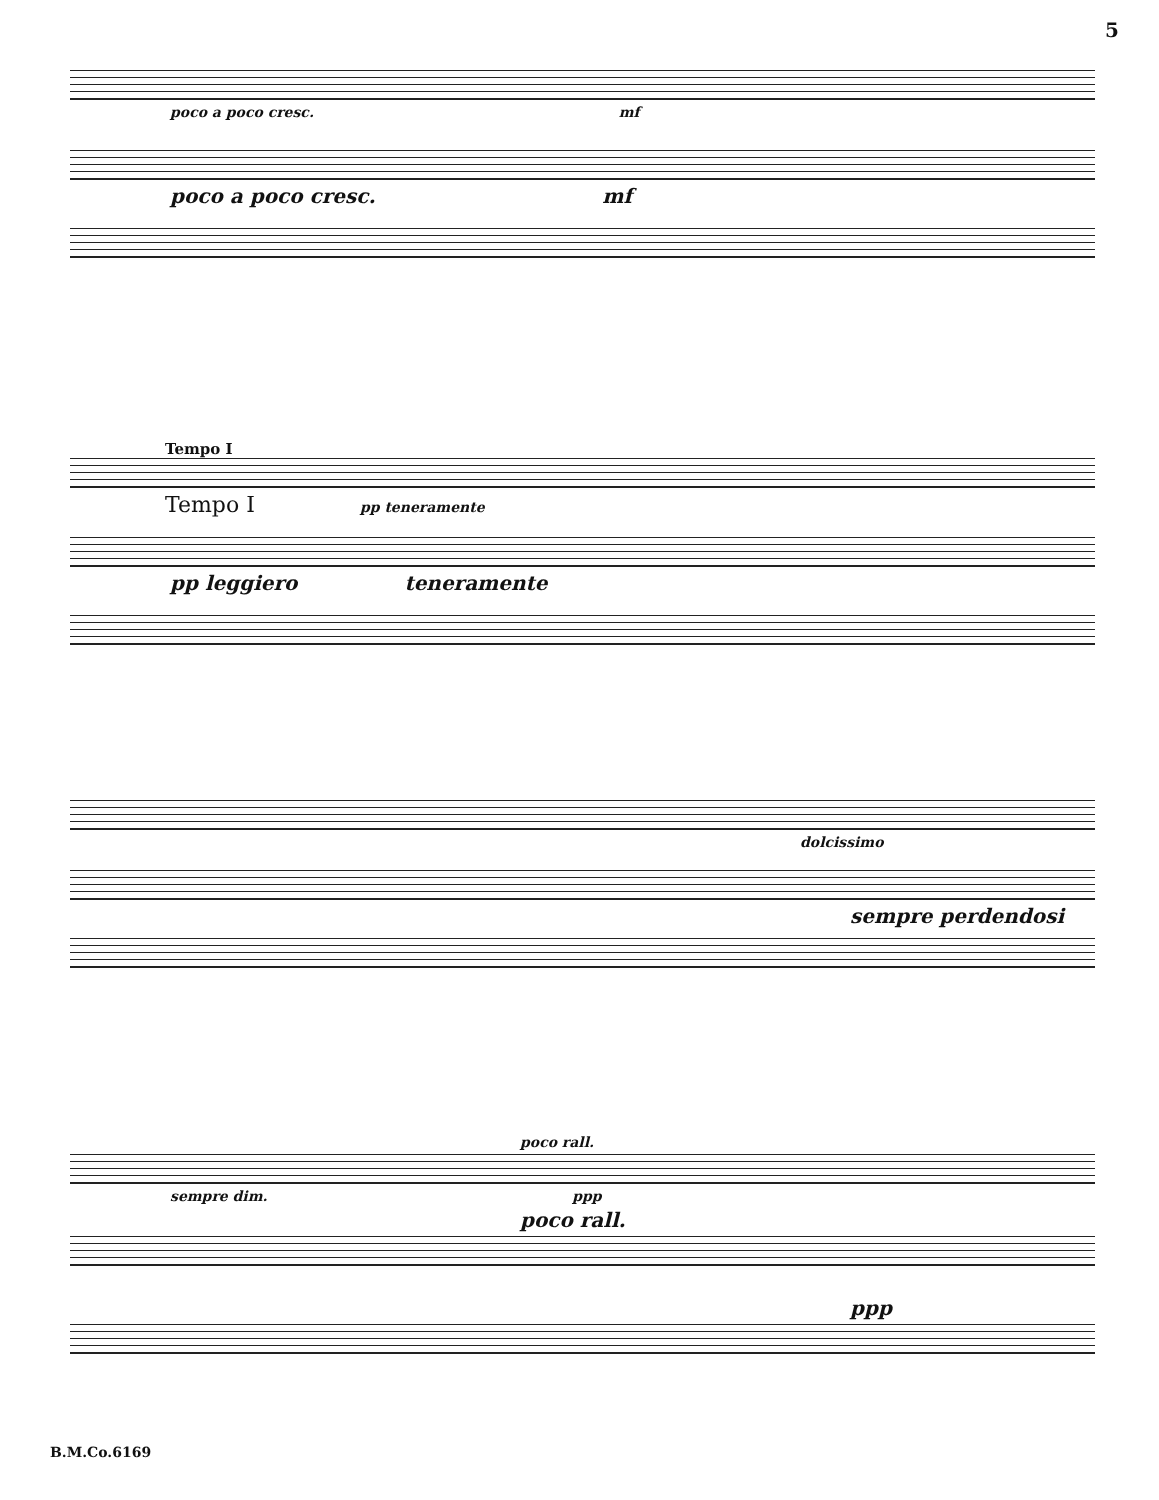5
poco a poco cresc. mf
poco a poco cresc. mf
Tempo I
Tempo I
pp teneramente
pp leggiero teneramente
dolcissimo
sempre perdendosi
poco rall.
sempre dim. ppp
poco rall.
ppp
B.M.Co.6169